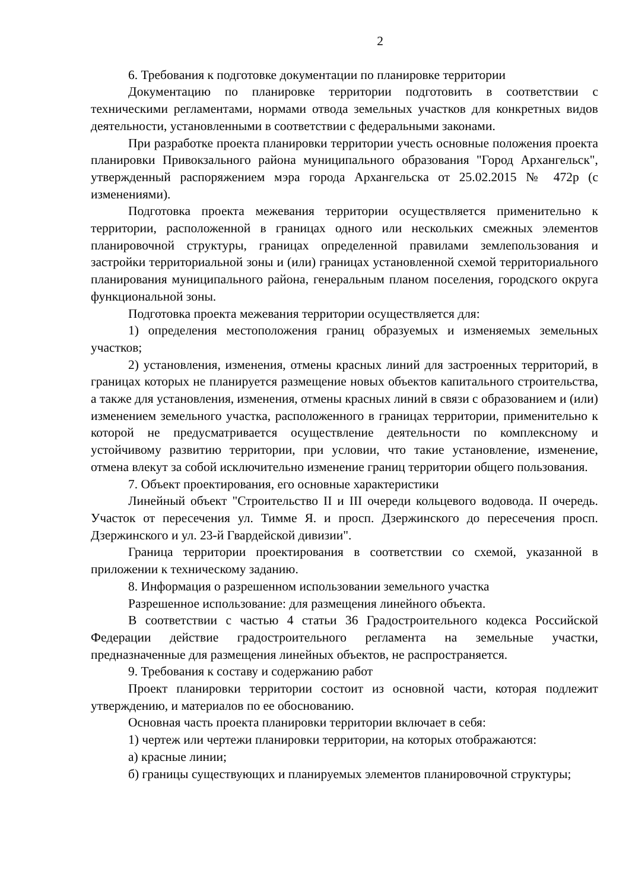2
6. Требования к подготовке документации по планировке территории
Документацию по планировке территории подготовить в соответствии с техническими регламентами, нормами отвода земельных участков для конкретных видов деятельности, установленными в соответствии с федеральными законами.
При разработке проекта планировки территории учесть основные положения проекта планировки Привокзального района муниципального образования "Город Архангельск", утвержденный распоряжением мэра города Архангельска от 25.02.2015 № 472р (с изменениями).
Подготовка проекта межевания территории осуществляется применительно к территории, расположенной в границах одного или нескольких смежных элементов планировочной структуры, границах определенной правилами землепользования и застройки территориальной зоны и (или) границах установленной схемой территориального планирования муниципального района, генеральным планом поселения, городского округа функциональной зоны.
Подготовка проекта межевания территории осуществляется для:
1) определения местоположения границ образуемых и изменяемых земельных участков;
2) установления, изменения, отмены красных линий для застроенных территорий, в границах которых не планируется размещение новых объектов капитального строительства, а также для установления, изменения, отмены красных линий в связи с образованием и (или) изменением земельного участка, расположенного в границах территории, применительно к которой не предусматривается осуществление деятельности по комплексному и устойчивому развитию территории, при условии, что такие установление, изменение, отмена влекут за собой исключительно изменение границ территории общего пользования.
7. Объект проектирования, его основные характеристики
Линейный объект "Строительство II и III очереди кольцевого водовода. II очередь. Участок от пересечения ул. Тимме Я. и просп. Дзержинского до пересечения просп. Дзержинского и ул. 23-й Гвардейской дивизии".
Граница территории проектирования в соответствии со схемой, указанной в приложении к техническому заданию.
8. Информация о разрешенном использовании земельного участка
Разрешенное использование: для размещения линейного объекта.
В соответствии с частью 4 статьи 36 Градостроительного кодекса Российской Федерации действие градостроительного регламента на земельные участки, предназначенные для размещения линейных объектов, не распространяется.
9. Требования к составу и содержанию работ
Проект планировки территории состоит из основной части, которая подлежит утверждению, и материалов по ее обоснованию.
Основная часть проекта планировки территории включает в себя:
1) чертеж или чертежи планировки территории, на которых отображаются:
а) красные линии;
б) границы существующих и планируемых элементов планировочной структуры;